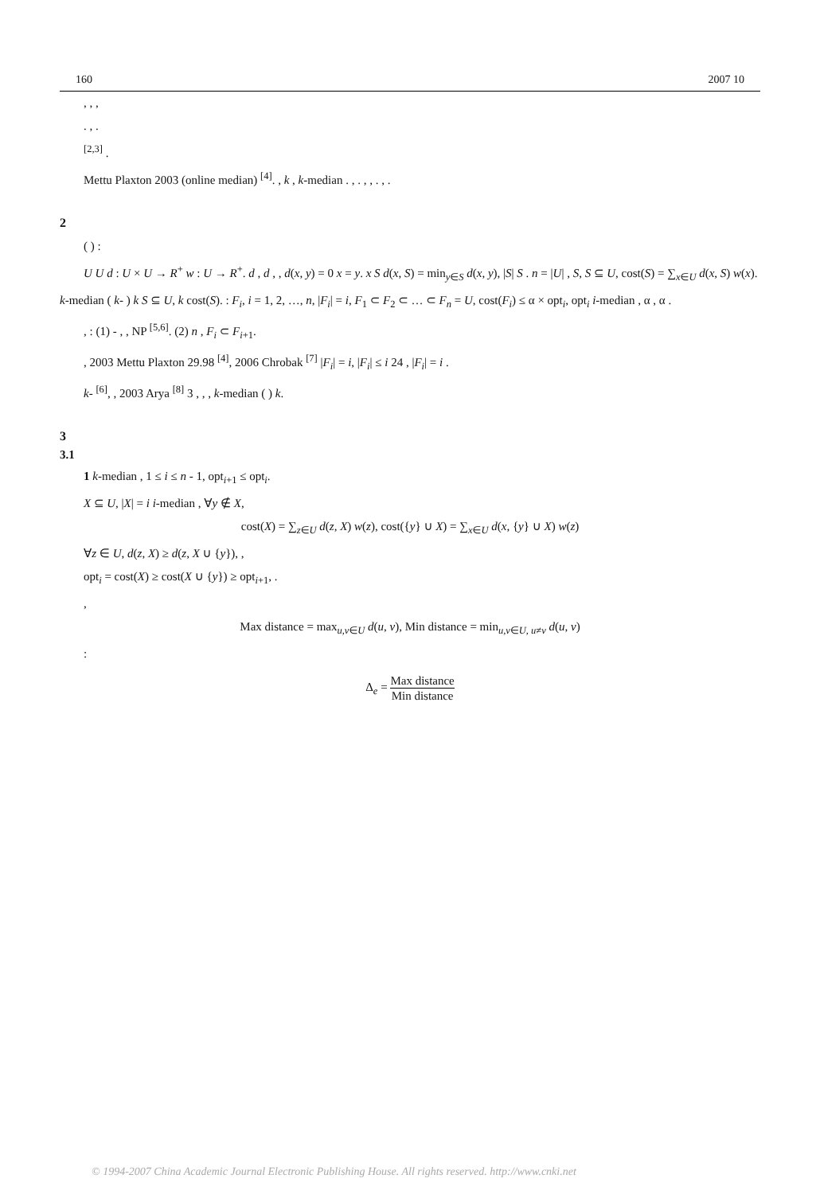160 2007 10
, , ,
. , .
<sup>[2,3]</sup> .
Mettu Plaxton 2003 (online median) <sup>[4]</sup>. , k , k-median . , . , , . , .
2
( ) :
U U d : U × U → R<sup>+</sup> w : U → R<sup>+</sup>. d , d , , d(x, y) = 0 x = y. x S d(x, S) = min<sub>y∈S</sub> d(x, y), |S| S . n = |U| , S, S ⊆ U, cost(S) = ∑<sub>x∈U</sub> d(x, S) w(x). k-median ( k- ) k S ⊆ U, k cost(S). : F<sub>i</sub>, i = 1, 2, …, n, |F<sub>i</sub>| = i, F<sub>1</sub> ⊂ F<sub>2</sub> ⊂ … ⊂ F<sub>n</sub> = U, cost(F<sub>i</sub>) ≤ α × opt<sub>i</sub>, opt<sub>i</sub> i-median , α , α .
, : (1) - , , NP <sup>[5,6]</sup>. (2) n , F<sub>i</sub> ⊂ F<sub>i+1</sub>.
, 2003 Mettu Plaxton 29.98 <sup>[4]</sup>, 2006 Chrobak <sup>[7]</sup> |F<sub>i</sub>| = i, |F<sub>i</sub>| ≤ i 24 , |F<sub>i</sub>| = i .
k- <sup>[6]</sup>, , 2003 Arya <sup>[8]</sup> 3 , , , k-median ( ) k.
3
3.1
1 k-median , 1 ≤ i ≤ n - 1, opt<sub>i+1</sub> ≤ opt<sub>i</sub>.
X ⊆ U, |X| = i i-median , ∀y ∉ X,
cost(X) = ∑<sub>z∈U</sub> d(z, X) w(z), cost({y} ∪ X) = ∑<sub>x∈U</sub> d(x, {y} ∪ X) w(z)
∀z ∈ U, d(z, X) ≥ d(z, X ∪ {y}), ,
opt<sub>i</sub> = cost(X) ≥ cost(X ∪ {y}) ≥ opt<sub>i+1</sub>, .
,
Max distance = max<sub>u,v∈U</sub> d(u, v), Min distance = min<sub>u,v∈U, u≠v</sub> d(u, v)
:
Δ<sub>e</sub> = Max distance Min distance
© 1994-2007 China Academic Journal Electronic Publishing House. All rights reserved. http://www.cnki.net